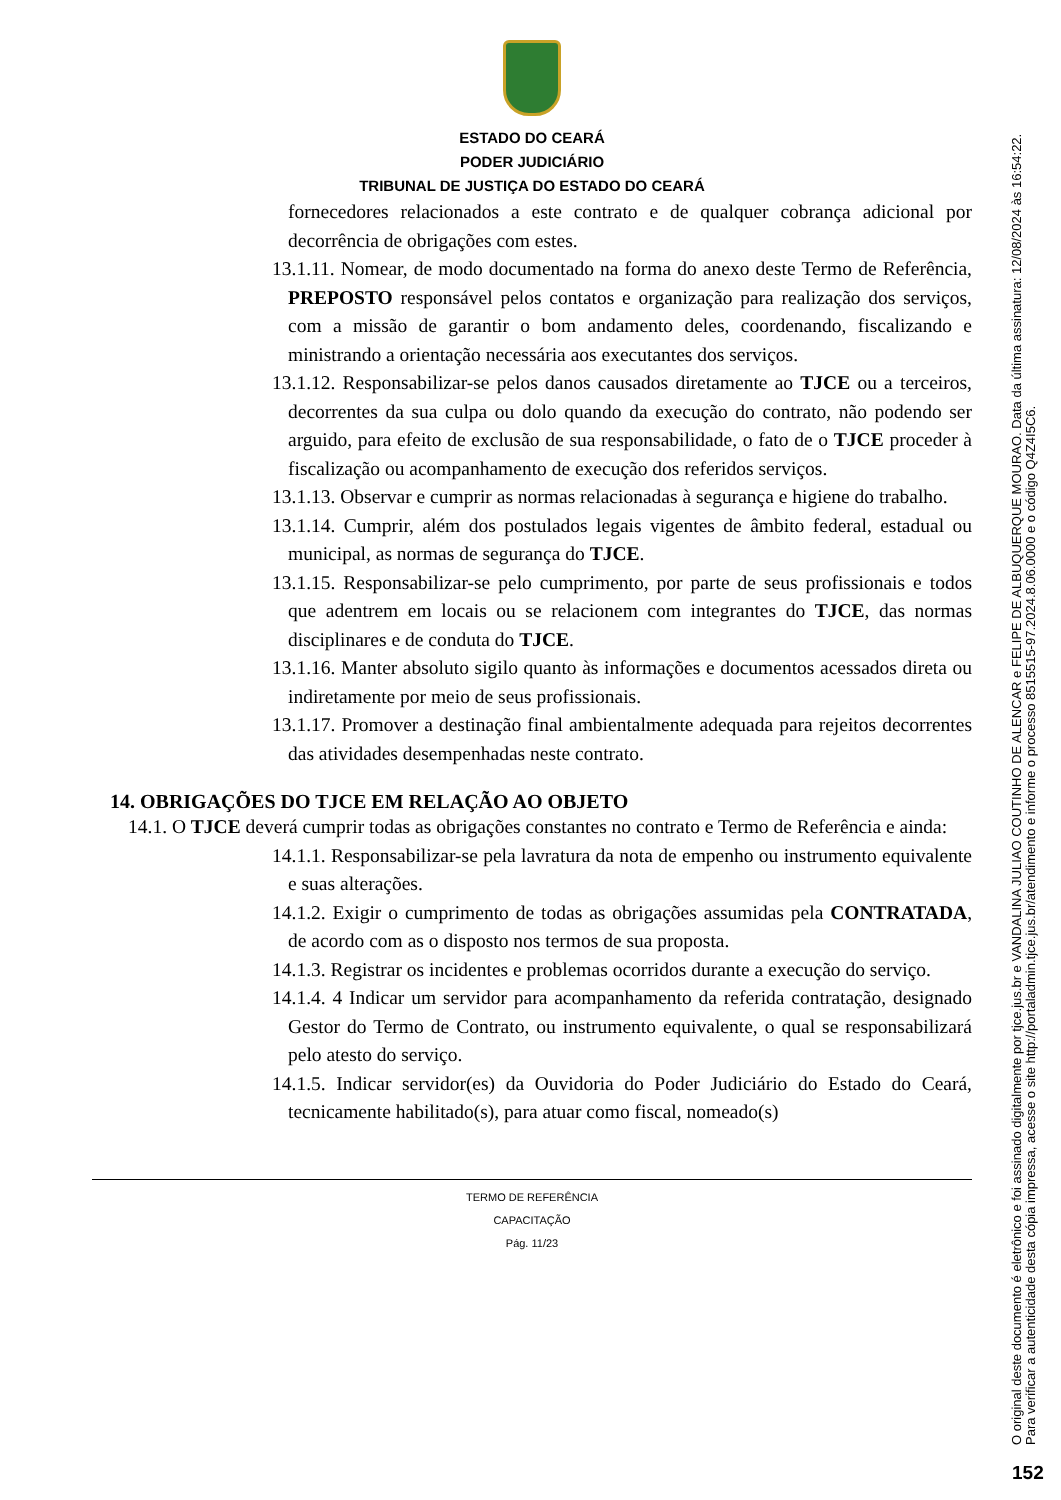ESTADO DO CEARÁ
PODER JUDICIÁRIO
TRIBUNAL DE JUSTIÇA DO ESTADO DO CEARÁ
fornecedores relacionados a este contrato e de qualquer cobrança adicional por decorrência de obrigações com estes.
13.1.11. Nomear, de modo documentado na forma do anexo deste Termo de Referência, PREPOSTO responsável pelos contatos e organização para realização dos serviços, com a missão de garantir o bom andamento deles, coordenando, fiscalizando e ministrando a orientação necessária aos executantes dos serviços.
13.1.12. Responsabilizar-se pelos danos causados diretamente ao TJCE ou a terceiros, decorrentes da sua culpa ou dolo quando da execução do contrato, não podendo ser arguido, para efeito de exclusão de sua responsabilidade, o fato de o TJCE proceder à fiscalização ou acompanhamento de execução dos referidos serviços.
13.1.13. Observar e cumprir as normas relacionadas à segurança e higiene do trabalho.
13.1.14. Cumprir, além dos postulados legais vigentes de âmbito federal, estadual ou municipal, as normas de segurança do TJCE.
13.1.15. Responsabilizar-se pelo cumprimento, por parte de seus profissionais e todos que adentrem em locais ou se relacionem com integrantes do TJCE, das normas disciplinares e de conduta do TJCE.
13.1.16. Manter absoluto sigilo quanto às informações e documentos acessados direta ou indiretamente por meio de seus profissionais.
13.1.17. Promover a destinação final ambientalmente adequada para rejeitos decorrentes das atividades desempenhadas neste contrato.
14. OBRIGAÇÕES DO TJCE EM RELAÇÃO AO OBJETO
14.1. O TJCE deverá cumprir todas as obrigações constantes no contrato e Termo de Referência e ainda:
14.1.1. Responsabilizar-se pela lavratura da nota de empenho ou instrumento equivalente e suas alterações.
14.1.2. Exigir o cumprimento de todas as obrigações assumidas pela CONTRATADA, de acordo com as o disposto nos termos de sua proposta.
14.1.3. Registrar os incidentes e problemas ocorridos durante a execução do serviço.
14.1.4. 4 Indicar um servidor para acompanhamento da referida contratação, designado Gestor do Termo de Contrato, ou instrumento equivalente, o qual se responsabilizará pelo atesto do serviço.
14.1.5. Indicar servidor(es) da Ouvidoria do Poder Judiciário do Estado do Ceará, tecnicamente habilitado(s), para atuar como fiscal, nomeado(s)
TERMO DE REFERÊNCIA
CAPACITAÇÃO
Pág. 11/23
O original deste documento é eletrônico e foi assinado digitalmente por tjce.jus.br e VANDALINA JULIAO COUTINHO DE ALENCAR e FELIPE DE ALBUQUERQUE MOURAO. Data da última assinatura: 12/08/2024 às 16:54:22.
Para verificar a autenticidade desta cópia impressa, acesse o site http://portaladmin.tjce.jus.br/atendimento e informe o processo 8515515-97.2024.8.06.0000 e o código Q4Z4I5C6.
152